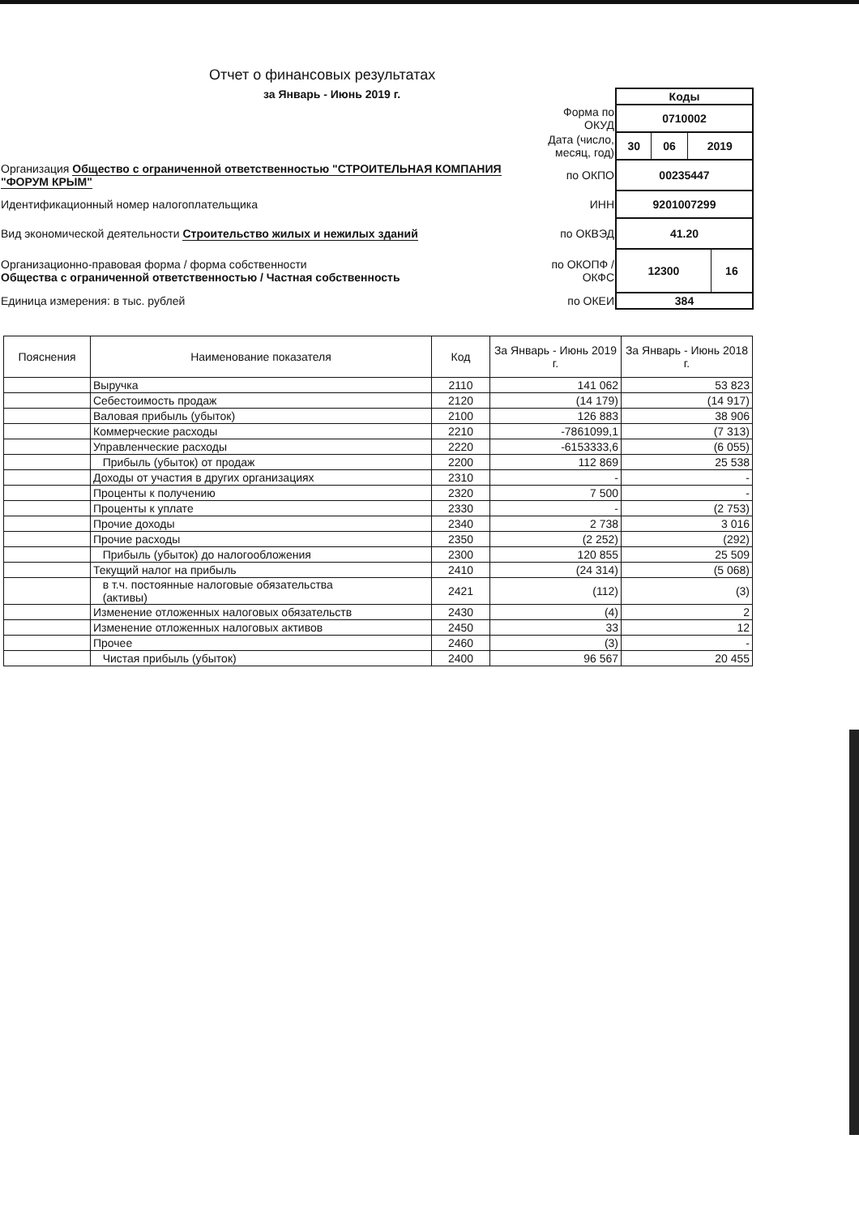Отчет о финансовых результатах
за Январь - Июнь 2019 г.
| | | Коды |
| | Форма по ОКУД | 0710002 |
| | Дата (число, месяц, год) | / 30 / 06 / 2019 / |
| Организация Общество с ограниченной ответственностью "СТРОИТЕЛЬНАЯ КОМПАНИЯ "ФОРУМ КРЫМ" | по ОКПО | 00235447 |
| Идентификационный номер налогоплательщика | ИНН | 9201007299 |
| Вид экономической деятельности Строительство жилых и нежилых зданий | по ОКВЭД | 41.20 |
| Организационно-правовая форма / форма собственности Общества с ограниченной ответственностью / Частная собственность | по ОКОПФ / ОКФС | / 12300 / 16 / |
| Единица измерения: в тыс. рублей | по ОКЕИ | 384 |
| Пояснения | Наименование показателя | Код | За Январь - Июнь 2019 г. | За Январь - Июнь 2018 г. |
| --- | --- | --- | --- | --- |
| | Выручка | 2110 | 141 062 | 53 823 |
| | Себестоимость продаж | 2120 | (14 179) | (14 917) |
| | Валовая прибыль (убыток) | 2100 | 126 883 | 38 906 |
| | Коммерческие расходы | 2210 | -7861099,1 | (7 313) |
| | Управленческие расходы | 2220 | -6153333,6 | (6 055) |
| | Прибыль (убыток) от продаж | 2200 | 112 869 | 25 538 |
| | Доходы от участия в других организациях | 2310 | - | - |
| | Проценты к получению | 2320 | 7 500 | - |
| | Проценты к уплате | 2330 | - | (2 753) |
| | Прочие доходы | 2340 | 2 738 | 3 016 |
| | Прочие расходы | 2350 | (2 252) | (292) |
| | Прибыль (убыток) до налогообложения | 2300 | 120 855 | 25 509 |
| | Текущий налог на прибыль | 2410 | (24 314) | (5 068) |
| | в т.ч. постоянные налоговые обязательства (активы) | 2421 | (112) | (3) |
| | Изменение отложенных налоговых обязательств | 2430 | (4) | 2 |
| | Изменение отложенных налоговых активов | 2450 | 33 | 12 |
| | Прочее | 2460 | (3) | - |
| | Чистая прибыль (убыток) | 2400 | 96 567 | 20 455 |